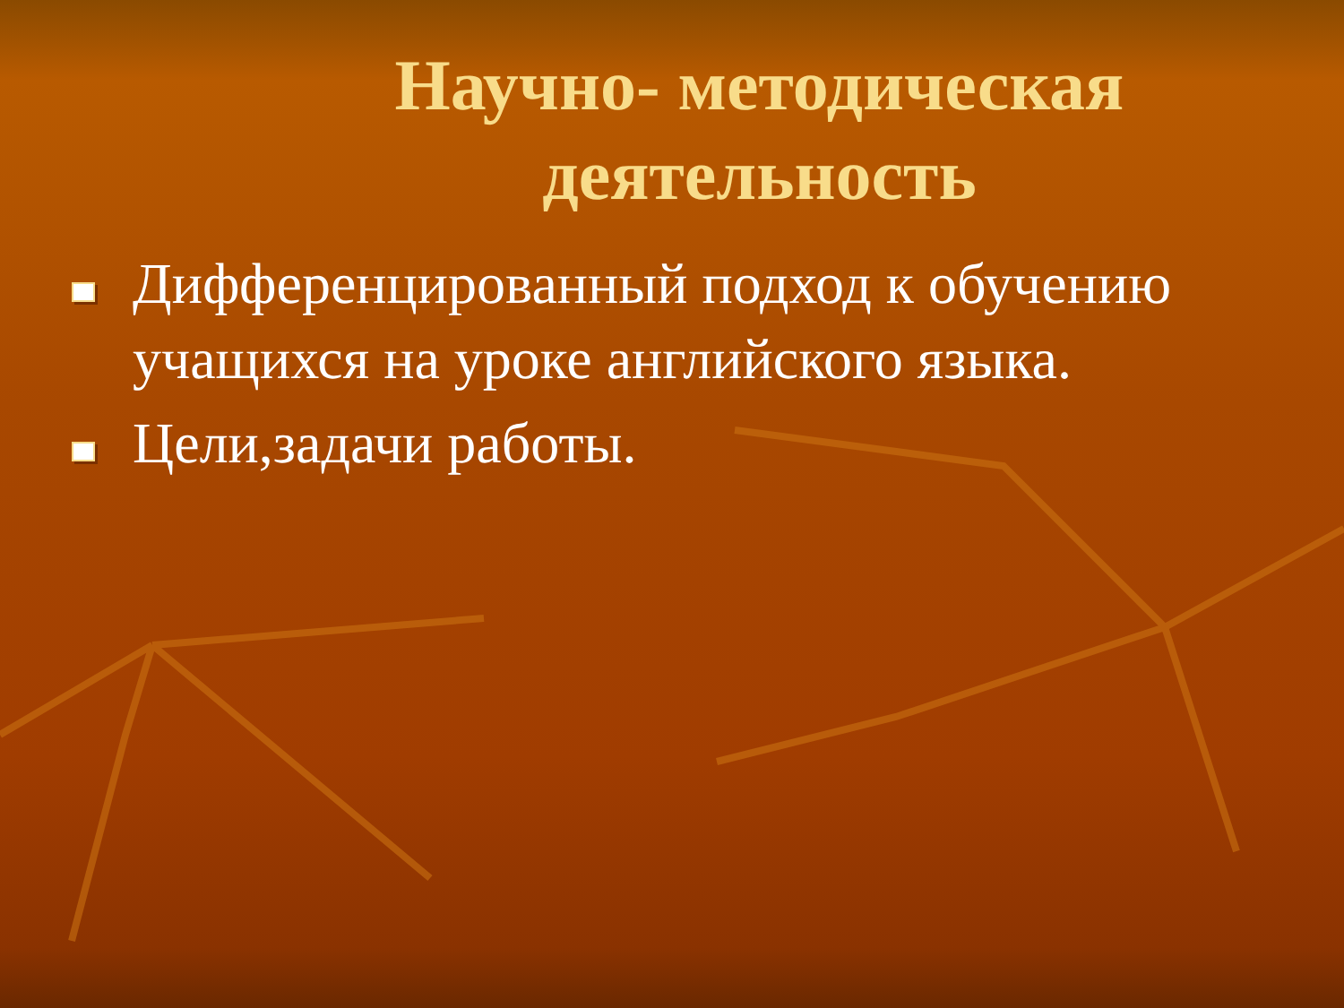Научно- методическая деятельность
Дифференцированный подход к обучению учащихся на уроке английского языка.
Цели,задачи работы.